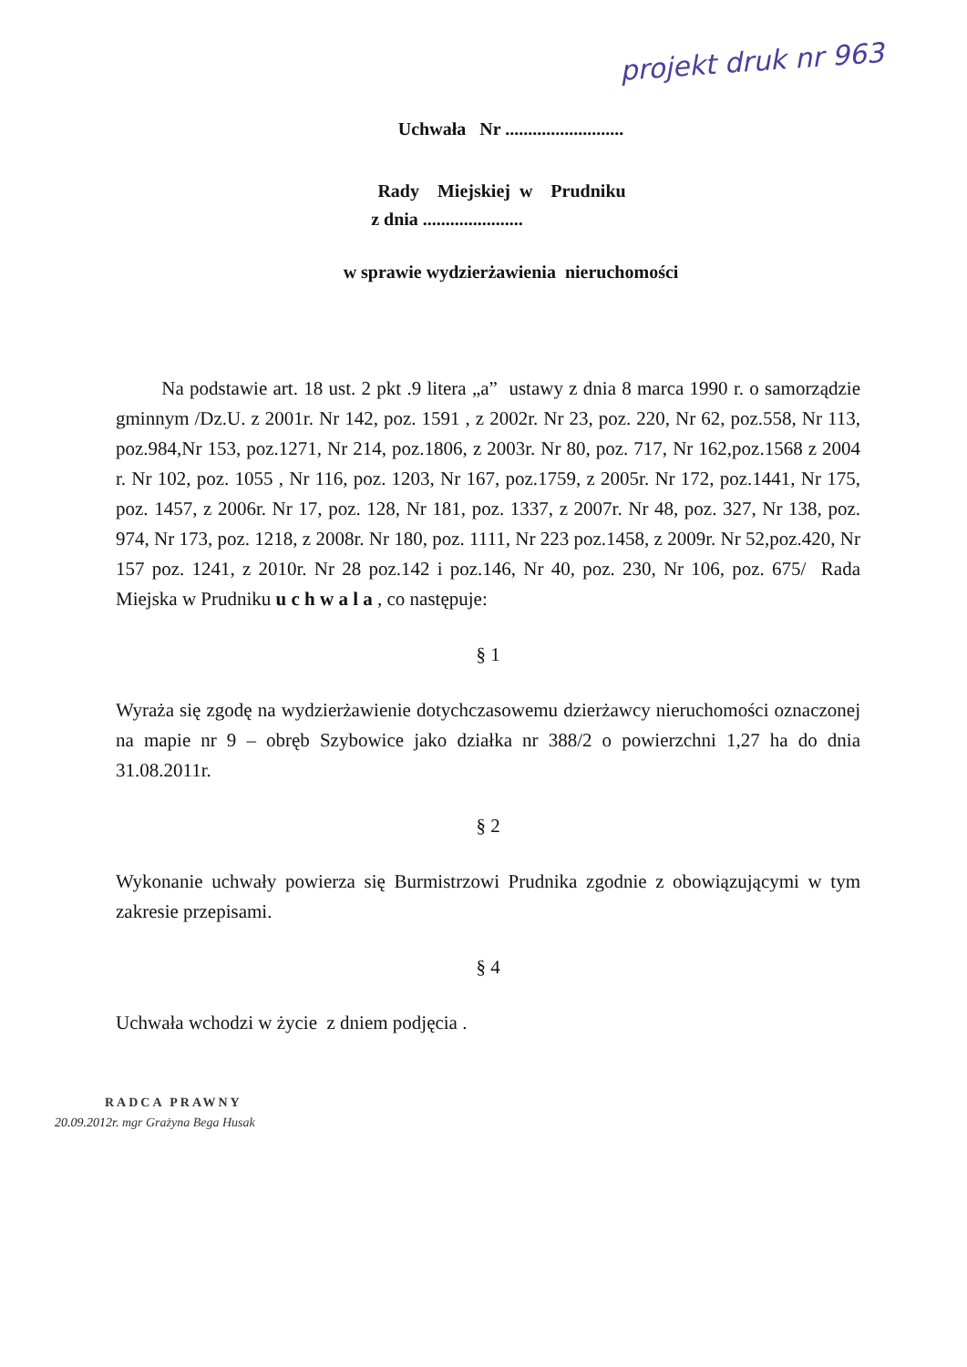projekt druk nr 963
Uchwała Nr ..........................
Rady Miejskiej w Prudniku
z dnia ......................
w sprawie wydzierżawienia nieruchomości
Na podstawie art. 18 ust. 2 pkt .9 litera „a” ustawy z dnia 8 marca 1990 r. o samorządzie gminnym /Dz.U. z 2001r. Nr 142, poz. 1591 , z 2002r. Nr 23, poz. 220, Nr 62, poz.558, Nr 113, poz.984,Nr 153, poz.1271, Nr 214, poz.1806, z 2003r. Nr 80, poz. 717, Nr 162,poz.1568 z 2004 r. Nr 102, poz. 1055 , Nr 116, poz. 1203, Nr 167, poz.1759, z 2005r. Nr 172, poz.1441, Nr 175, poz. 1457, z 2006r. Nr 17, poz. 128, Nr 181, poz. 1337, z 2007r. Nr 48, poz. 327, Nr 138, poz. 974, Nr 173, poz. 1218, z 2008r. Nr 180, poz. 1111, Nr 223 poz.1458, z 2009r. Nr 52,poz.420, Nr 157 poz. 1241, z 2010r. Nr 28 poz.142 i poz.146, Nr 40, poz. 230, Nr 106, poz. 675/ Rada Miejska w Prudniku u c h w a l a , co następuje:
§ 1
Wyraża się zgodę na wydzierżawienie dotychczasowemu dzierżawcy nieruchomości oznaczonej na mapie nr 9 – obręb Szybowice jako działka nr 388/2 o powierzchni 1,27 ha do dnia 31.08.2011r.
§ 2
Wykonanie uchwały powierza się Burmistrzowi Prudnika zgodnie z obowiązującymi w tym zakresie przepisami.
§ 4
Uchwała wchodzi w życie z dniem podjęcia .
RADCA PRAWNY
20.09.2012r. mgr Grażyna Bega Husak